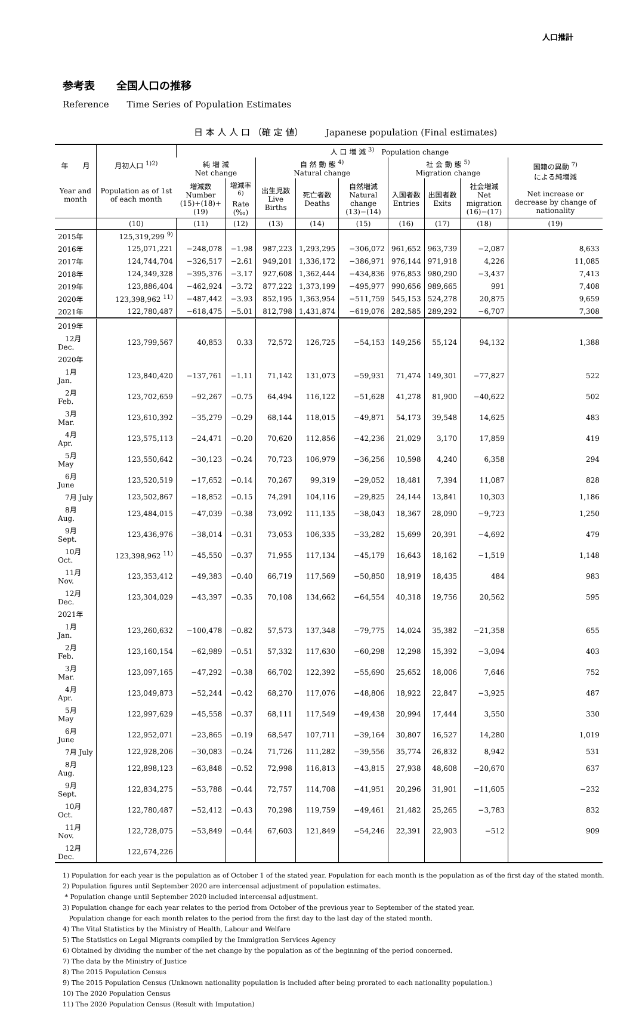人口推計
参考表　　全国人口の推移
Reference　　Time Series of Population Estimates
日 本 人 人 口 （確 定 値）　　　Japanese population (Final estimates)
| 年 月 Year and month | 月初人口 <sup>1)2)</sup> Population as of 1st of each month | 人 口 増 減 <sup>3)</sup> Population change | | | | | | | | |
| --- | --- | --- | --- | --- | --- | --- | --- | --- | --- | --- |
| | | 純 増 減 Net change | | 自 然 動 態 <sup>4)</sup> Natural change | | | 社 会 動 態 <sup>5)</sup> Migration change | | | 国籍の異動 <sup>7)</sup> による純増減 Net increase or decrease by change of nationality |
| | | 増減数 Number (15)+(18)+(19) | 増減率<sup>6)</sup> Rate (‰) | 出生児数 Live Births | 死亡者数 Deaths | 自然増減 Natural change (13)−(14) | 入国者数 Entries | 出国者数 Exits | 社会増減 Net migration (16)−(17) | |
| | (10) | (11) | (12) | (13) | (14) | (15) | (16) | (17) | (18) | (19) |
| 2015年 | 125,319,299 <sup>9)</sup> | | | | | | | | | |
| 2016年 | 125,071,221 | −248,078 | −1.98 | 987,223 | 1,293,295 | −306,072 | 961,652 | 963,739 | −2,087 | 8,633 |
| 2017年 | 124,744,704 | −326,517 | −2.61 | 949,201 | 1,336,172 | −386,971 | 976,144 | 971,918 | 4,226 | 11,085 |
| 2018年 | 124,349,328 | −395,376 | −3.17 | 927,608 | 1,362,444 | −434,836 | 976,853 | 980,290 | −3,437 | 7,413 |
| 2019年 | 123,886,404 | −462,924 | −3.72 | 877,222 | 1,373,199 | −495,977 | 990,656 | 989,665 | 991 | 7,408 |
| 2020年 | 123,398,962 <sup>11)</sup> | −487,442 | −3.93 | 852,195 | 1,363,954 | −511,759 | 545,153 | 524,278 | 20,875 | 9,659 |
| 2021年 | 122,780,487 | −618,475 | −5.01 | 812,798 | 1,431,874 | −619,076 | 282,585 | 289,292 | −6,707 | 7,308 |
| 2019年 | | | | | | | | | | |
| 12月 Dec. | 123,799,567 | 40,853 | 0.33 | 72,572 | 126,725 | −54,153 | 149,256 | 55,124 | 94,132 | 1,388 |
| 2020年 | | | | | | | | | | |
| 1月 Jan. | 123,840,420 | −137,761 | −1.11 | 71,142 | 131,073 | −59,931 | 71,474 | 149,301 | −77,827 | 522 |
| 2月 Feb. | 123,702,659 | −92,267 | −0.75 | 64,494 | 116,122 | −51,628 | 41,278 | 81,900 | −40,622 | 502 |
| 3月 Mar. | 123,610,392 | −35,279 | −0.29 | 68,144 | 118,015 | −49,871 | 54,173 | 39,548 | 14,625 | 483 |
| 4月 Apr. | 123,575,113 | −24,471 | −0.20 | 70,620 | 112,856 | −42,236 | 21,029 | 3,170 | 17,859 | 419 |
| 5月 May | 123,550,642 | −30,123 | −0.24 | 70,723 | 106,979 | −36,256 | 10,598 | 4,240 | 6,358 | 294 |
| 6月 June | 123,520,519 | −17,652 | −0.14 | 70,267 | 99,319 | −29,052 | 18,481 | 7,394 | 11,087 | 828 |
| 7月 July | 123,502,867 | −18,852 | −0.15 | 74,291 | 104,116 | −29,825 | 24,144 | 13,841 | 10,303 | 1,186 |
| 8月 Aug. | 123,484,015 | −47,039 | −0.38 | 73,092 | 111,135 | −38,043 | 18,367 | 28,090 | −9,723 | 1,250 |
| 9月 Sept. | 123,436,976 | −38,014 | −0.31 | 73,053 | 106,335 | −33,282 | 15,699 | 20,391 | −4,692 | 479 |
| 10月 Oct. | 123,398,962 <sup>11)</sup> | −45,550 | −0.37 | 71,955 | 117,134 | −45,179 | 16,643 | 18,162 | −1,519 | 1,148 |
| 11月 Nov. | 123,353,412 | −49,383 | −0.40 | 66,719 | 117,569 | −50,850 | 18,919 | 18,435 | 484 | 983 |
| 12月 Dec. | 123,304,029 | −43,397 | −0.35 | 70,108 | 134,662 | −64,554 | 40,318 | 19,756 | 20,562 | 595 |
| 2021年 | | | | | | | | | | |
| 1月 Jan. | 123,260,632 | −100,478 | −0.82 | 57,573 | 137,348 | −79,775 | 14,024 | 35,382 | −21,358 | 655 |
| 2月 Feb. | 123,160,154 | −62,989 | −0.51 | 57,332 | 117,630 | −60,298 | 12,298 | 15,392 | −3,094 | 403 |
| 3月 Mar. | 123,097,165 | −47,292 | −0.38 | 66,702 | 122,392 | −55,690 | 25,652 | 18,006 | 7,646 | 752 |
| 4月 Apr. | 123,049,873 | −52,244 | −0.42 | 68,270 | 117,076 | −48,806 | 18,922 | 22,847 | −3,925 | 487 |
| 5月 May | 122,997,629 | −45,558 | −0.37 | 68,111 | 117,549 | −49,438 | 20,994 | 17,444 | 3,550 | 330 |
| 6月 June | 122,952,071 | −23,865 | −0.19 | 68,547 | 107,711 | −39,164 | 30,807 | 16,527 | 14,280 | 1,019 |
| 7月 July | 122,928,206 | −30,083 | −0.24 | 71,726 | 111,282 | −39,556 | 35,774 | 26,832 | 8,942 | 531 |
| 8月 Aug. | 122,898,123 | −63,848 | −0.52 | 72,998 | 116,813 | −43,815 | 27,938 | 48,608 | −20,670 | 637 |
| 9月 Sept. | 122,834,275 | −53,788 | −0.44 | 72,757 | 114,708 | −41,951 | 20,296 | 31,901 | −11,605 | −232 |
| 10月 Oct. | 122,780,487 | −52,412 | −0.43 | 70,298 | 119,759 | −49,461 | 21,482 | 25,265 | −3,783 | 832 |
| 11月 Nov. | 122,728,075 | −53,849 | −0.44 | 67,603 | 121,849 | −54,246 | 22,391 | 22,903 | −512 | 909 |
| 12月 Dec. | 122,674,226 | | | | | | | | | |
1) Population for each year is the population as of October 1 of the stated year. Population for each month is the population as of the first day of the stated month.
2) Population figures until September 2020 are intercensal adjustment of population estimates.
* Population change until September 2020 included intercensal adjustment.
3) Population change for each year relates to the period from October of the previous year to September of the stated year.
Population change for each month relates to the period from the first day to the last day of the stated month.
4) The Vital Statistics by the Ministry of Health, Labour and Welfare
5) The Statistics on Legal Migrants compiled by the Immigration Services Agency
6) Obtained by dividing the number of the net change by the population as of the beginning of the period concerned.
7) The data by the Ministry of Justice
8) The 2015 Population Census
9) The 2015 Population Census (Unknown nationality population is included after being prorated to each nationality population.)
10) The 2020 Population Census
11) The 2020 Population Census (Result with Imputation)